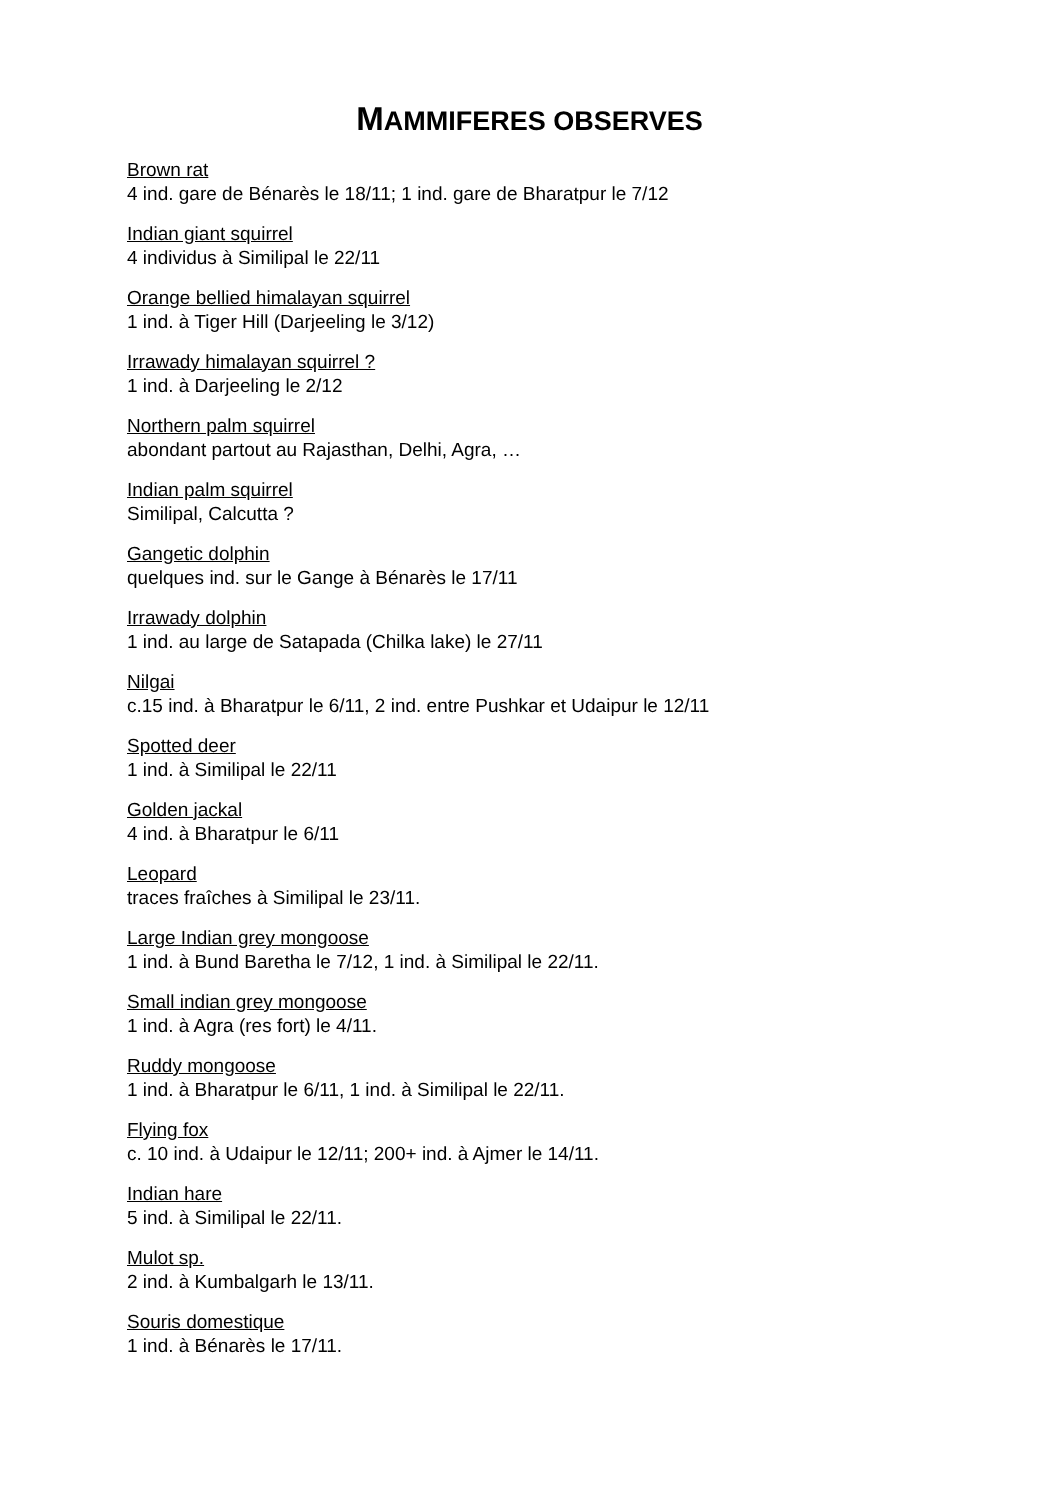MAMMIFERES OBSERVES
Brown rat
4 ind. gare de Bénarès le 18/11; 1 ind. gare de Bharatpur le 7/12
Indian giant squirrel
4 individus à Similipal le 22/11
Orange bellied himalayan squirrel
1 ind. à Tiger Hill (Darjeeling le 3/12)
Irrawady himalayan squirrel ?
1 ind. à Darjeeling le 2/12
Northern palm squirrel
abondant partout au Rajasthan, Delhi, Agra, …
Indian palm squirrel
Similipal, Calcutta ?
Gangetic dolphin
quelques ind. sur le Gange à Bénarès le 17/11
Irrawady dolphin
1 ind. au large de Satapada (Chilka lake) le 27/11
Nilgai
c.15 ind. à Bharatpur le 6/11, 2 ind. entre Pushkar et Udaipur le 12/11
Spotted deer
1 ind. à Similipal le 22/11
Golden jackal
4 ind. à Bharatpur le 6/11
Leopard
traces fraîches à Similipal le 23/11.
Large Indian grey mongoose
1 ind. à Bund Baretha le 7/12, 1 ind. à Similipal le 22/11.
Small indian grey mongoose
1 ind. à Agra (res fort) le 4/11.
Ruddy mongoose
1 ind. à Bharatpur le 6/11, 1 ind. à Similipal le 22/11.
Flying fox
c. 10 ind. à Udaipur le 12/11; 200+ ind. à Ajmer le 14/11.
Indian hare
5 ind. à Similipal le 22/11.
Mulot sp.
2 ind. à Kumbalgarh le 13/11.
Souris domestique
1 ind. à Bénarès le 17/11.